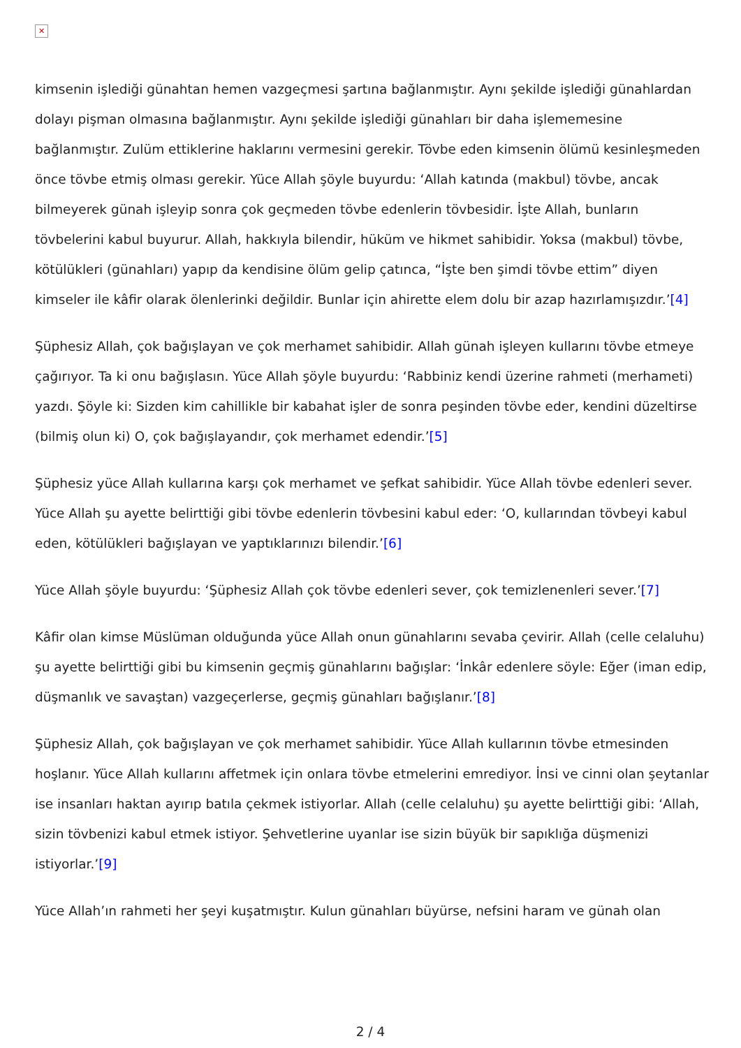✕
kimsenin işlediği günahtan hemen vazgeçmesi şartına bağlanmıştır. Aynı şekilde işlediği günahlardan dolayı pişman olmasına bağlanmıştır. Aynı şekilde işlediği günahları bir daha işlememesine bağlanmıştır. Zulüm ettiklerine haklarını vermesini gerekir. Tövbe eden kimsenin ölümü kesinleşmeden önce tövbe etmiş olması gerekir. Yüce Allah şöyle buyurdu: ‘Allah katında (makbul) tövbe, ancak bilmeyerek günah işleyip sonra çok geçmeden tövbe edenlerin tövbesidir. İşte Allah, bunların tövbelerini kabul buyurur. Allah, hakkıyla bilendir, hüküm ve hikmet sahibidir. Yoksa (makbul) tövbe, kötülükleri (günahları) yapıp da kendisine ölüm gelip çatınca, “İşte ben şimdi tövbe ettim” diyen kimseler ile kâfir olarak ölenlerinki değildir. Bunlar için ahirette elem dolu bir azap hazırlamışızdır.’[4]
Şüphesiz Allah, çok bağışlayan ve çok merhamet sahibidir. Allah günah işleyen kullarını tövbe etmeye çağırıyor. Ta ki onu bağışlasın. Yüce Allah şöyle buyurdu: ‘Rabbiniz kendi üzerine rahmeti (merhameti) yazdı. Şöyle ki: Sizden kim cahillikle bir kabahat işler de sonra peşinden tövbe eder, kendini düzeltirse (bilmiş olun ki) O, çok bağışlayandır, çok merhamet edendir.’[5]
Şüphesiz yüce Allah kullarına karşı çok merhamet ve şefkat sahibidir. Yüce Allah tövbe edenleri sever. Yüce Allah şu ayette belirttiği gibi tövbe edenlerin tövbesini kabul eder: ‘O, kullarından tövbeyi kabul eden, kötülükleri bağışlayan ve yaptıklarınızı bilendir.’[6]
Yüce Allah şöyle buyurdu: ‘Şüphesiz Allah çok tövbe edenleri sever, çok temizlenenleri sever.’[7]
Kâfir olan kimse Müslüman olduğunda yüce Allah onun günahlarını sevaba çevirir. Allah (celle celaluhu) şu ayette belirttiği gibi bu kimsenin geçmiş günahlarını bağışlar: ‘İnkâr edenlere söyle: Eğer (iman edip, düşmanlık ve savaştan) vazgeçerlerse, geçmiş günahları bağışlanır.’[8]
Şüphesiz Allah, çok bağışlayan ve çok merhamet sahibidir. Yüce Allah kullarının tövbe etmesinden hoşlanır. Yüce Allah kullarını affetmek için onlara tövbe etmelerini emrediyor. İnsi ve cinni olan şeytanlar ise insanları haktan ayırıp batıla çekmek istiyorlar. Allah (celle celaluhu) şu ayette belirttiği gibi: ‘Allah, sizin tövbenizi kabul etmek istiyor. Şehvetlerine uyanlar ise sizin büyük bir sapıklığa düşmenizi istiyorlar.’[9]
Yüce Allah’ın rahmeti her şeyi kuşatmıştır. Kulun günahları büyürse, nefsini haram ve günah olan
2 / 4